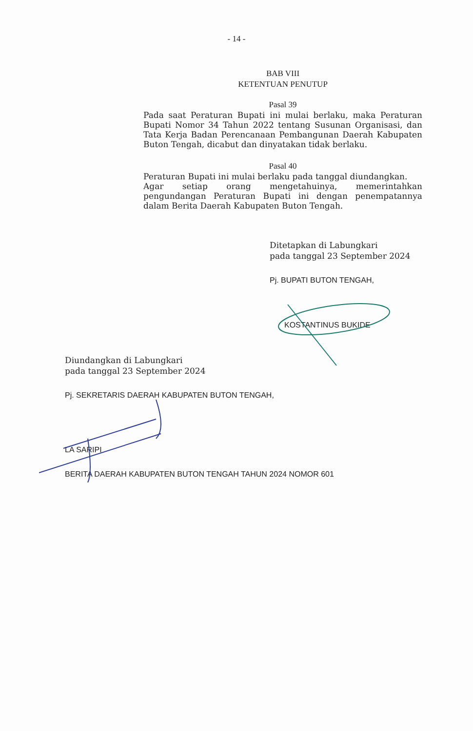- 14 -
BAB VIII
KETENTUAN PENUTUP
Pasal 39
Pada saat Peraturan Bupati ini mulai berlaku, maka Peraturan Bupati Nomor 34 Tahun 2022 tentang Susunan Organisasi, dan Tata Kerja Badan Perencanaan Pembangunan Daerah Kabupaten Buton Tengah, dicabut dan dinyatakan tidak berlaku.
Pasal 40
Peraturan Bupati ini mulai berlaku pada tanggal diundangkan.
Agar setiap orang mengetahuinya, memerintahkan pengundangan Peraturan Bupati ini dengan penempatannya dalam Berita Daerah Kabupaten Buton Tengah.
Ditetapkan di Labungkari
pada tanggal 23 September 2024
Pj. BUPATI BUTON TENGAH,
KOSTANTINUS BUKIDE
Diundangkan di Labungkari
pada tanggal 23 September 2024
Pj. SEKRETARIS DAERAH KABUPATEN BUTON TENGAH,
LA SARIPI
BERITA DAERAH KABUPATEN BUTON TENGAH TAHUN 2024 NOMOR 601